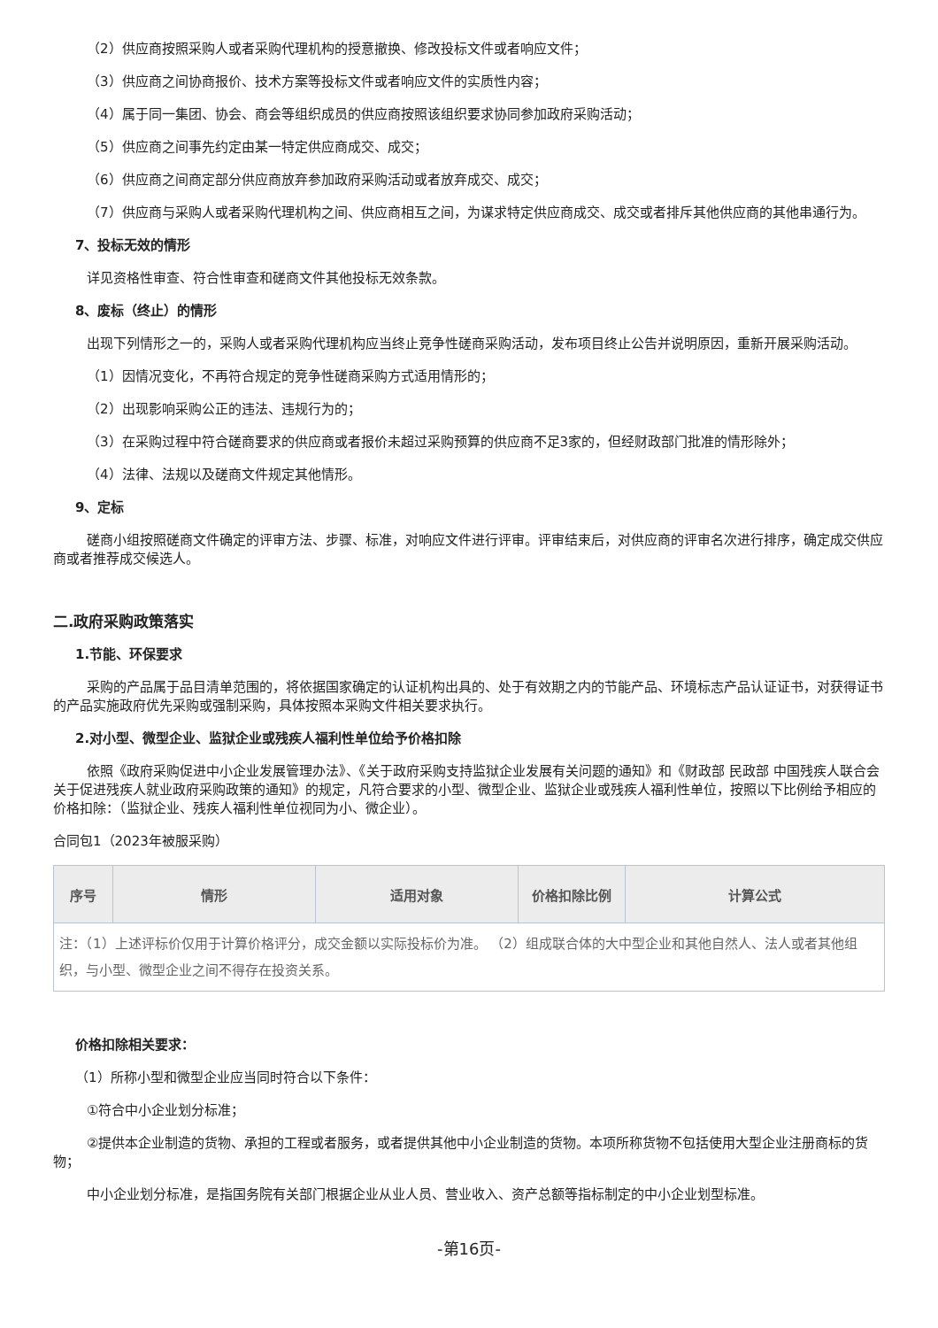（2）供应商按照采购人或者采购代理机构的授意撤换、修改投标文件或者响应文件；
（3）供应商之间协商报价、技术方案等投标文件或者响应文件的实质性内容；
（4）属于同一集团、协会、商会等组织成员的供应商按照该组织要求协同参加政府采购活动；
（5）供应商之间事先约定由某一特定供应商成交、成交；
（6）供应商之间商定部分供应商放弃参加政府采购活动或者放弃成交、成交；
（7）供应商与采购人或者采购代理机构之间、供应商相互之间，为谋求特定供应商成交、成交或者排斥其他供应商的其他串通行为。
7、投标无效的情形
详见资格性审查、符合性审查和磋商文件其他投标无效条款。
8、废标（终止）的情形
出现下列情形之一的，采购人或者采购代理机构应当终止竞争性磋商采购活动，发布项目终止公告并说明原因，重新开展采购活动。
（1）因情况变化，不再符合规定的竞争性磋商采购方式适用情形的；
（2）出现影响采购公正的违法、违规行为的；
（3）在采购过程中符合磋商要求的供应商或者报价未超过采购预算的供应商不足3家的，但经财政部门批准的情形除外；
（4）法律、法规以及磋商文件规定其他情形。
9、定标
磋商小组按照磋商文件确定的评审方法、步骤、标准，对响应文件进行评审。评审结束后，对供应商的评审名次进行排序，确定成交供应商或者推荐成交候选人。
二.政府采购政策落实
1.节能、环保要求
采购的产品属于品目清单范围的，将依据国家确定的认证机构出具的、处于有效期之内的节能产品、环境标志产品认证证书，对获得证书的产品实施政府优先采购或强制采购，具体按照本采购文件相关要求执行。
2.对小型、微型企业、监狱企业或残疾人福利性单位给予价格扣除
依照《政府采购促进中小企业发展管理办法》、《关于政府采购支持监狱企业发展有关问题的通知》和《财政部 民政部 中国残疾人联合会关于促进残疾人就业政府采购政策的通知》的规定，凡符合要求的小型、微型企业、监狱企业或残疾人福利性单位，按照以下比例给予相应的价格扣除：（监狱企业、残疾人福利性单位视同为小、微企业）。
合同包1（2023年被服采购）
| 序号 | 情形 | 适用对象 | 价格扣除比例 | 计算公式 |
| --- | --- | --- | --- | --- |
| 注：（1）上述评标价仅用于计算价格评分，成交金额以实际投标价为准。 （2）组成联合体的大中型企业和其他自然人、法人或者其他组织，与小型、微型企业之间不得存在投资关系。 | | | | |
价格扣除相关要求：
（1）所称小型和微型企业应当同时符合以下条件：
①符合中小企业划分标准；
②提供本企业制造的货物、承担的工程或者服务，或者提供其他中小企业制造的货物。本项所称货物不包括使用大型企业注册商标的货物；
中小企业划分标准，是指国务院有关部门根据企业从业人员、营业收入、资产总额等指标制定的中小企业划型标准。
-第16页-